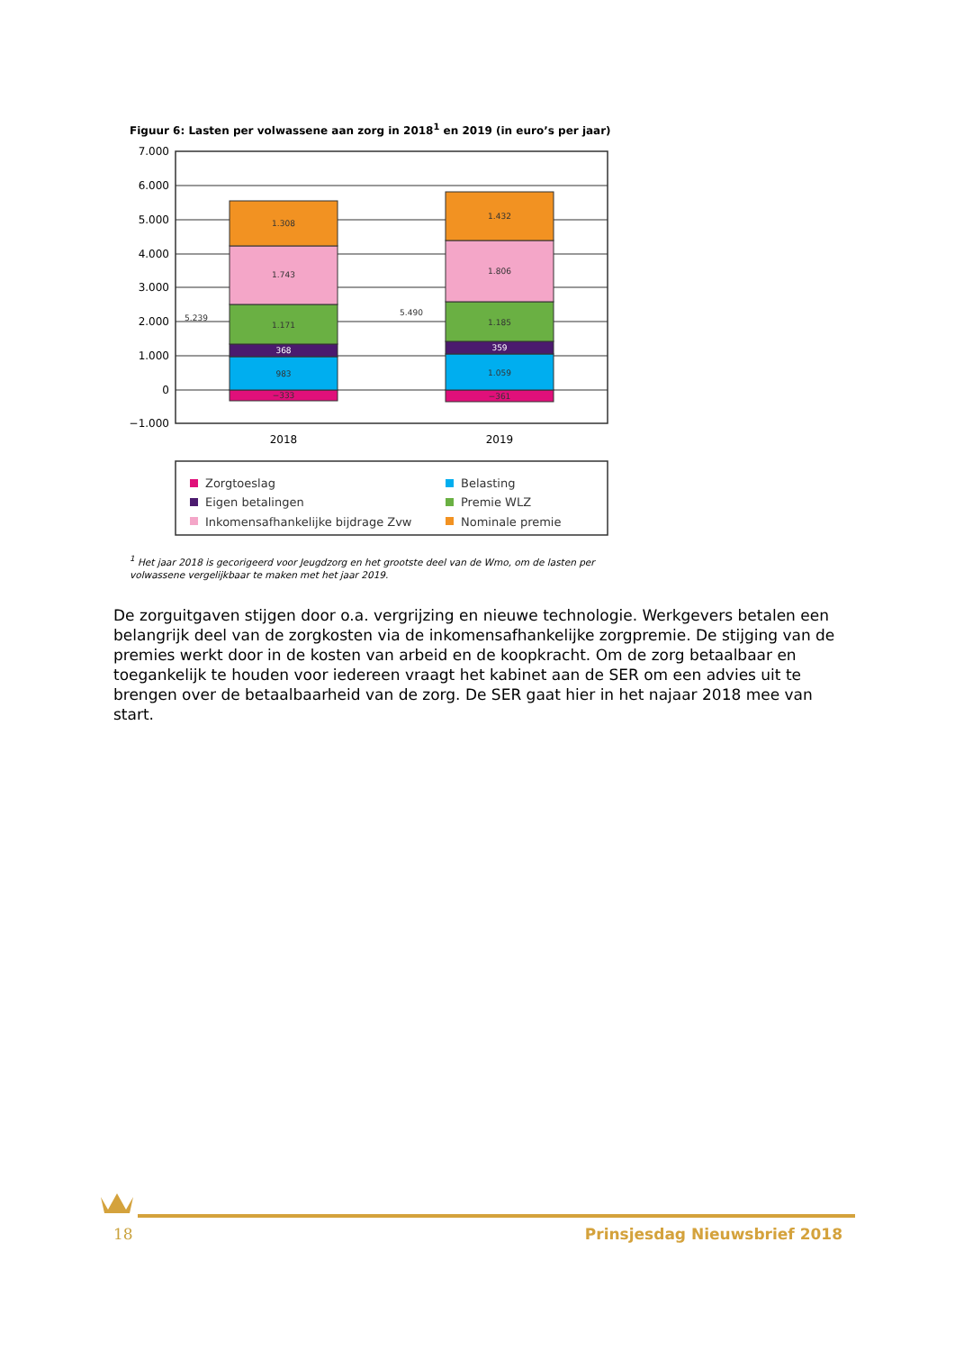Figuur 6: Lasten per volwassene aan zorg in 2018<sup>1</sup> en 2019 (in euro’s per jaar)
7.000
6.000
5.000
4.000
3.000
2.000
1.000
0
−1.000
−333
983
368
1.171
1.743
1.308
−361
1.059
359
1.185
1.806
1.432
5.239
5.490
2018
2019
Zorgtoeslag
Eigen betalingen
Inkomensafhankelijke bijdrage Zvw
Belasting
Premie WLZ
Nominale premie
<sup>1</sup> Het jaar 2018 is gecorigeerd voor Jeugdzorg en het grootste deel van de Wmo, om de lasten per volwassene vergelijkbaar te maken met het jaar 2019.
De zorguitgaven stijgen door o.a. vergrijzing en nieuwe technologie. Werkgevers betalen een belangrijk deel van de zorgkosten via de inkomensafhankelijke zorgpremie. De stijging van de premies werkt door in de kosten van arbeid en de koopkracht. Om de zorg betaalbaar en toegankelijk te houden voor iedereen vraagt het kabinet aan de SER om een advies uit te brengen over de betaalbaarheid van de zorg. De SER gaat hier in het najaar 2018 mee van start.
18 Prinsjesdag Nieuwsbrief 2018